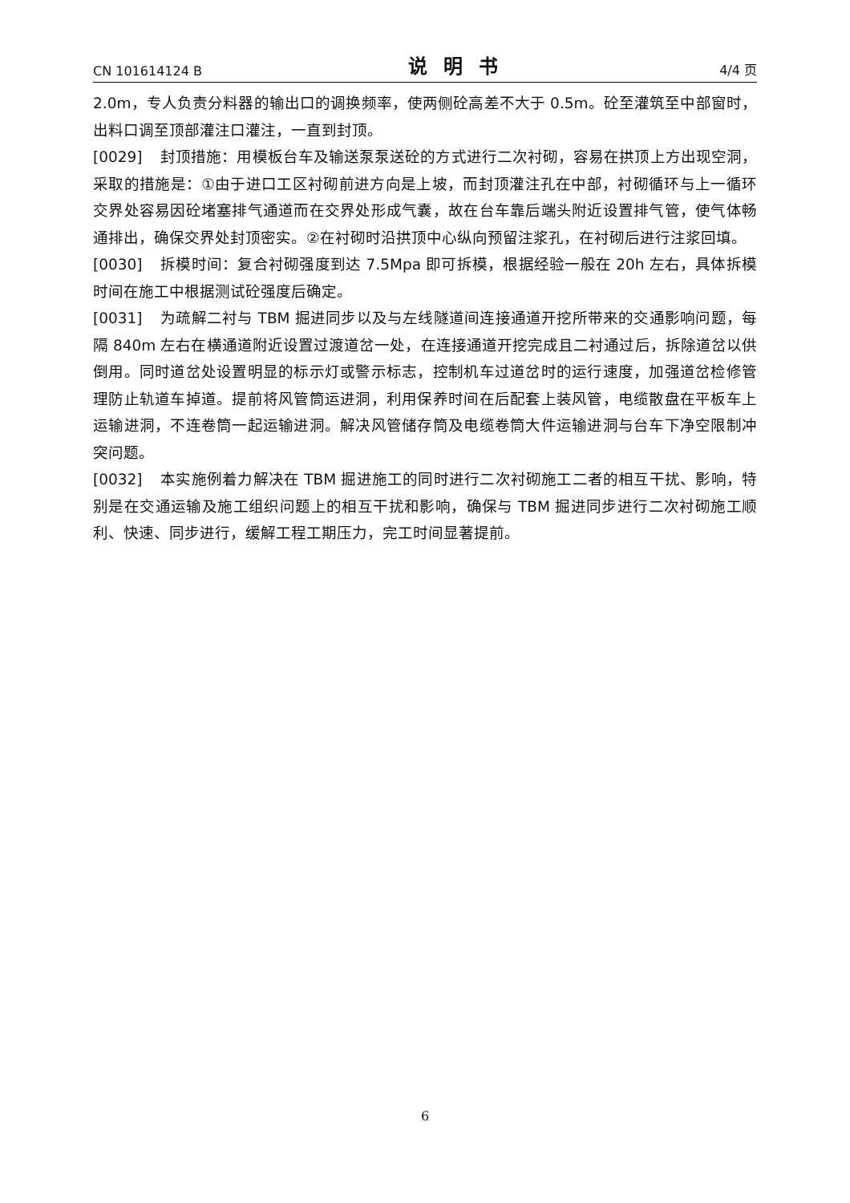CN 101614124 B 说明书 4/4 页
2.0m，专人负责分料器的输出口的调换频率，使两侧砼高差不大于 0.5m。砼至灌筑至中部窗时，出料口调至顶部灌注口灌注，一直到封顶。
[0029] 封顶措施：用模板台车及输送泵泵送砼的方式进行二次衬砌，容易在拱顶上方出现空洞，采取的措施是：①由于进口工区衬砌前进方向是上坡，而封顶灌注孔在中部，衬砌循环与上一循环交界处容易因砼堵塞排气通道而在交界处形成气囊，故在台车靠后端头附近设置排气管，使气体畅通排出，确保交界处封顶密实。②在衬砌时沿拱顶中心纵向预留注浆孔，在衬砌后进行注浆回填。
[0030] 拆模时间：复合衬砌强度到达 7.5Mpa 即可拆模，根据经验一般在 20h 左右，具体拆模时间在施工中根据测试砼强度后确定。
[0031] 为疏解二衬与 TBM 掘进同步以及与左线隧道间连接通道开挖所带来的交通影响问题，每隔 840m 左右在横通道附近设置过渡道岔一处，在连接通道开挖完成且二衬通过后，拆除道岔以供倒用。同时道岔处设置明显的标示灯或警示标志，控制机车过道岔时的运行速度，加强道岔检修管理防止轨道车掉道。提前将风管筒运进洞，利用保养时间在后配套上装风管，电缆散盘在平板车上运输进洞，不连卷筒一起运输进洞。解决风管储存筒及电缆卷筒大件运输进洞与台车下净空限制冲突问题。
[0032] 本实施例着力解决在 TBM 掘进施工的同时进行二次衬砌施工二者的相互干扰、影响，特别是在交通运输及施工组织问题上的相互干扰和影响，确保与 TBM 掘进同步进行二次衬砌施工顺利、快速、同步进行，缓解工程工期压力，完工时间显著提前。
6